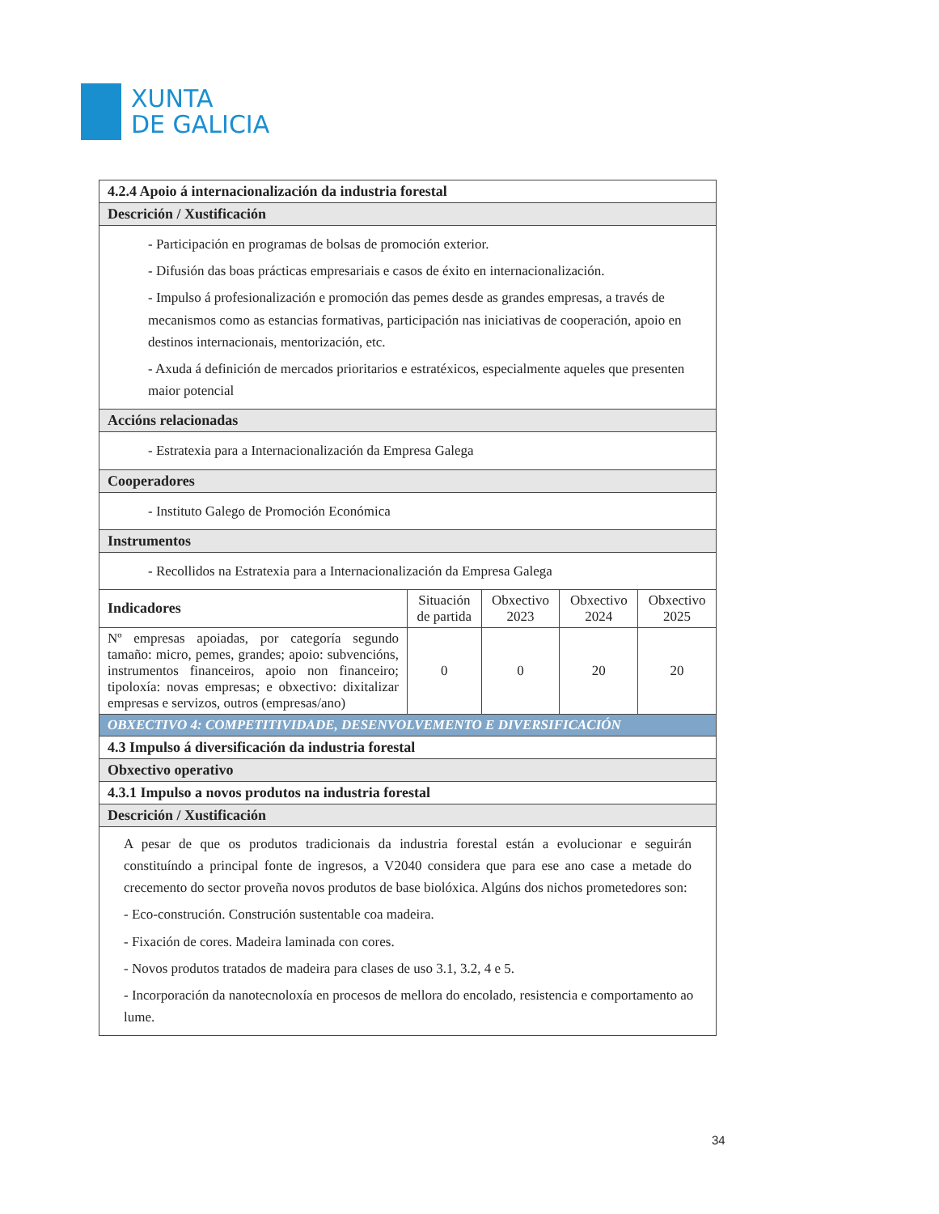XUNTA
DE GALICIA
| 4.2.4 Apoio á internacionalización da industria forestal | | | | |
| --- | --- | --- | --- | --- |
| Descrición / Xustificación | | | | |
| - Participación en programas de bolsas de promoción exterior. - Difusión das boas prácticas empresariais e casos de éxito en internacionalización. - Impulso á profesionalización e promoción das pemes desde as grandes empresas, a través de mecanismos como as estancias formativas, participación nas iniciativas de cooperación, apoio en destinos internacionais, mentorización, etc. - Axuda á definición de mercados prioritarios e estratéxicos, especialmente aqueles que presenten maior potencial | | | | |
| Accións relacionadas | | | | |
| - Estratexia para a Internacionalización da Empresa Galega | | | | |
| Cooperadores | | | | |
| - Instituto Galego de Promoción Económica | | | | |
| Instrumentos | | | | |
| - Recollidos na Estratexia para a Internacionalización da Empresa Galega | | | | |
| Indicadores | Situación de partida | Obxectivo 2023 | Obxectivo 2024 | Obxectivo 2025 |
| Nº empresas apoiadas, por categoría segundo tamaño: micro, pemes, grandes; apoio: subvencións, instrumentos financeiros, apoio non financeiro; tipoloxía: novas empresas; e obxectivo: dixitalizar empresas e servizos, outros (empresas/ano) | 0 | 0 | 20 | 20 |
| OBXECTIVO 4: COMPETITIVIDADE, DESENVOLVEMENTO E DIVERSIFICACIÓN | | | | |
| 4.3 Impulso á diversificación da industria forestal | | | | |
| Obxectivo operativo | | | | |
| 4.3.1 Impulso a novos produtos na industria forestal | | | | |
| Descrición / Xustificación | | | | |
| A pesar de que os produtos tradicionais da industria forestal están a evolucionar e seguirán constituíndo a principal fonte de ingresos, a V2040 considera que para ese ano case a metade do crecemento do sector proveña novos produtos de base biolóxica. Algúns dos nichos prometedores son: - Eco-construción. Construción sustentable coa madeira. - Fixación de cores. Madeira laminada con cores. - Novos produtos tratados de madeira para clases de uso 3.1, 3.2, 4 e 5. - Incorporación da nanotecnoloxía en procesos de mellora do encolado, resistencia e comportamento ao lume. | | | | |
34